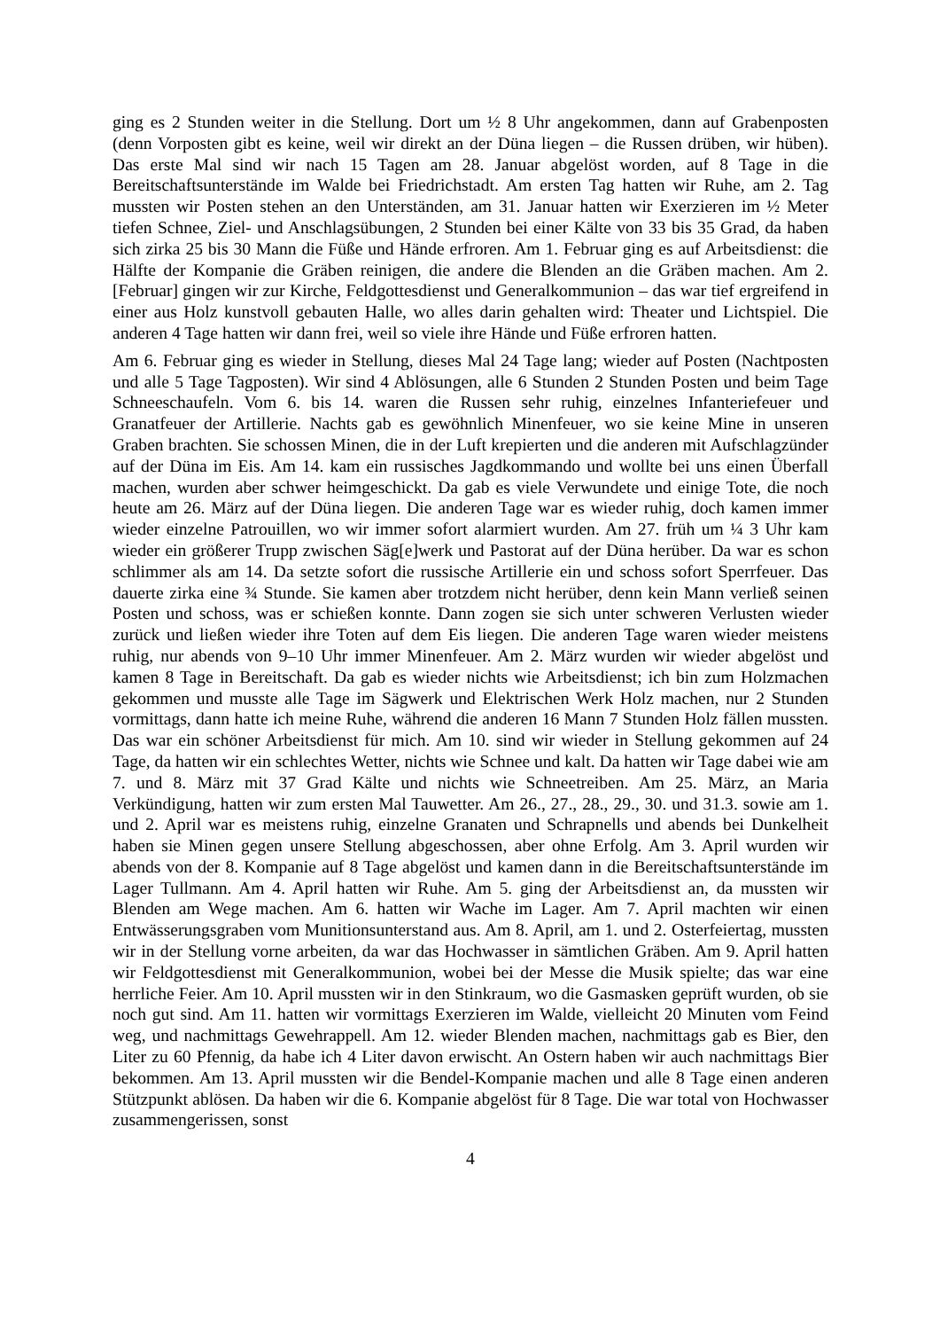ging es 2 Stunden weiter in die Stellung. Dort um ½ 8 Uhr angekommen, dann auf Grabenposten (denn Vorposten gibt es keine, weil wir direkt an der Düna liegen – die Russen drüben, wir hüben). Das erste Mal sind wir nach 15 Tagen am 28. Januar abgelöst worden, auf 8 Tage in die Bereitschaftsunterstände im Walde bei Friedrichstadt. Am ersten Tag hatten wir Ruhe, am 2. Tag mussten wir Posten stehen an den Unterständen, am 31. Januar hatten wir Exerzieren im ½ Meter tiefen Schnee, Ziel- und Anschlagsübungen, 2 Stunden bei einer Kälte von 33 bis 35 Grad, da haben sich zirka 25 bis 30 Mann die Füße und Hände erfroren. Am 1. Februar ging es auf Arbeitsdienst: die Hälfte der Kompanie die Gräben reinigen, die andere die Blenden an die Gräben machen. Am 2. [Februar] gingen wir zur Kirche, Feldgottesdienst und Generalkommunion – das war tief ergreifend in einer aus Holz kunstvoll gebauten Halle, wo alles darin gehalten wird: Theater und Lichtspiel. Die anderen 4 Tage hatten wir dann frei, weil so viele ihre Hände und Füße erfroren hatten.
Am 6. Februar ging es wieder in Stellung, dieses Mal 24 Tage lang; wieder auf Posten (Nachtposten und alle 5 Tage Tagposten). Wir sind 4 Ablösungen, alle 6 Stunden 2 Stunden Posten und beim Tage Schneeschaufeln. Vom 6. bis 14. waren die Russen sehr ruhig, einzelnes Infanteriefeuer und Granatfeuer der Artillerie. Nachts gab es gewöhnlich Minenfeuer, wo sie keine Mine in unseren Graben brachten. Sie schossen Minen, die in der Luft krepierten und die anderen mit Aufschlagzünder auf der Düna im Eis. Am 14. kam ein russisches Jagdkommando und wollte bei uns einen Überfall machen, wurden aber schwer heimgeschickt. Da gab es viele Verwundete und einige Tote, die noch heute am 26. März auf der Düna liegen. Die anderen Tage war es wieder ruhig, doch kamen immer wieder einzelne Patrouillen, wo wir immer sofort alarmiert wurden. Am 27. früh um ¼ 3 Uhr kam wieder ein größerer Trupp zwischen Säg[e]werk und Pastorat auf der Düna herüber. Da war es schon schlimmer als am 14. Da setzte sofort die russische Artillerie ein und schoss sofort Sperrfeuer. Das dauerte zirka eine ¾ Stunde. Sie kamen aber trotzdem nicht herüber, denn kein Mann verließ seinen Posten und schoss, was er schießen konnte. Dann zogen sie sich unter schweren Verlusten wieder zurück und ließen wieder ihre Toten auf dem Eis liegen. Die anderen Tage waren wieder meistens ruhig, nur abends von 9–10 Uhr immer Minenfeuer. Am 2. März wurden wir wieder abgelöst und kamen 8 Tage in Bereitschaft. Da gab es wieder nichts wie Arbeitsdienst; ich bin zum Holzmachen gekommen und musste alle Tage im Sägwerk und Elektrischen Werk Holz machen, nur 2 Stunden vormittags, dann hatte ich meine Ruhe, während die anderen 16 Mann 7 Stunden Holz fällen mussten. Das war ein schöner Arbeitsdienst für mich. Am 10. sind wir wieder in Stellung gekommen auf 24 Tage, da hatten wir ein schlechtes Wetter, nichts wie Schnee und kalt. Da hatten wir Tage dabei wie am 7. und 8. März mit 37 Grad Kälte und nichts wie Schneetreiben. Am 25. März, an Maria Verkündigung, hatten wir zum ersten Mal Tauwetter. Am 26., 27., 28., 29., 30. und 31.3. sowie am 1. und 2. April war es meistens ruhig, einzelne Granaten und Schrapnells und abends bei Dunkelheit haben sie Minen gegen unsere Stellung abgeschossen, aber ohne Erfolg. Am 3. April wurden wir abends von der 8. Kompanie auf 8 Tage abgelöst und kamen dann in die Bereitschaftsunterstände im Lager Tullmann. Am 4. April hatten wir Ruhe. Am 5. ging der Arbeitsdienst an, da mussten wir Blenden am Wege machen. Am 6. hatten wir Wache im Lager. Am 7. April machten wir einen Entwässerungsgraben vom Munitionsunterstand aus. Am 8. April, am 1. und 2. Osterfeiertag, mussten wir in der Stellung vorne arbeiten, da war das Hochwasser in sämtlichen Gräben. Am 9. April hatten wir Feldgottesdienst mit Generalkommunion, wobei bei der Messe die Musik spielte; das war eine herrliche Feier. Am 10. April mussten wir in den Stinkraum, wo die Gasmasken geprüft wurden, ob sie noch gut sind. Am 11. hatten wir vormittags Exerzieren im Walde, vielleicht 20 Minuten vom Feind weg, und nachmittags Gewehrappell. Am 12. wieder Blenden machen, nachmittags gab es Bier, den Liter zu 60 Pfennig, da habe ich 4 Liter davon erwischt. An Ostern haben wir auch nachmittags Bier bekommen. Am 13. April mussten wir die Bendel-Kompanie machen und alle 8 Tage einen anderen Stützpunkt ablösen. Da haben wir die 6. Kompanie abgelöst für 8 Tage. Die war total von Hochwasser zusammengerissen, sonst
4